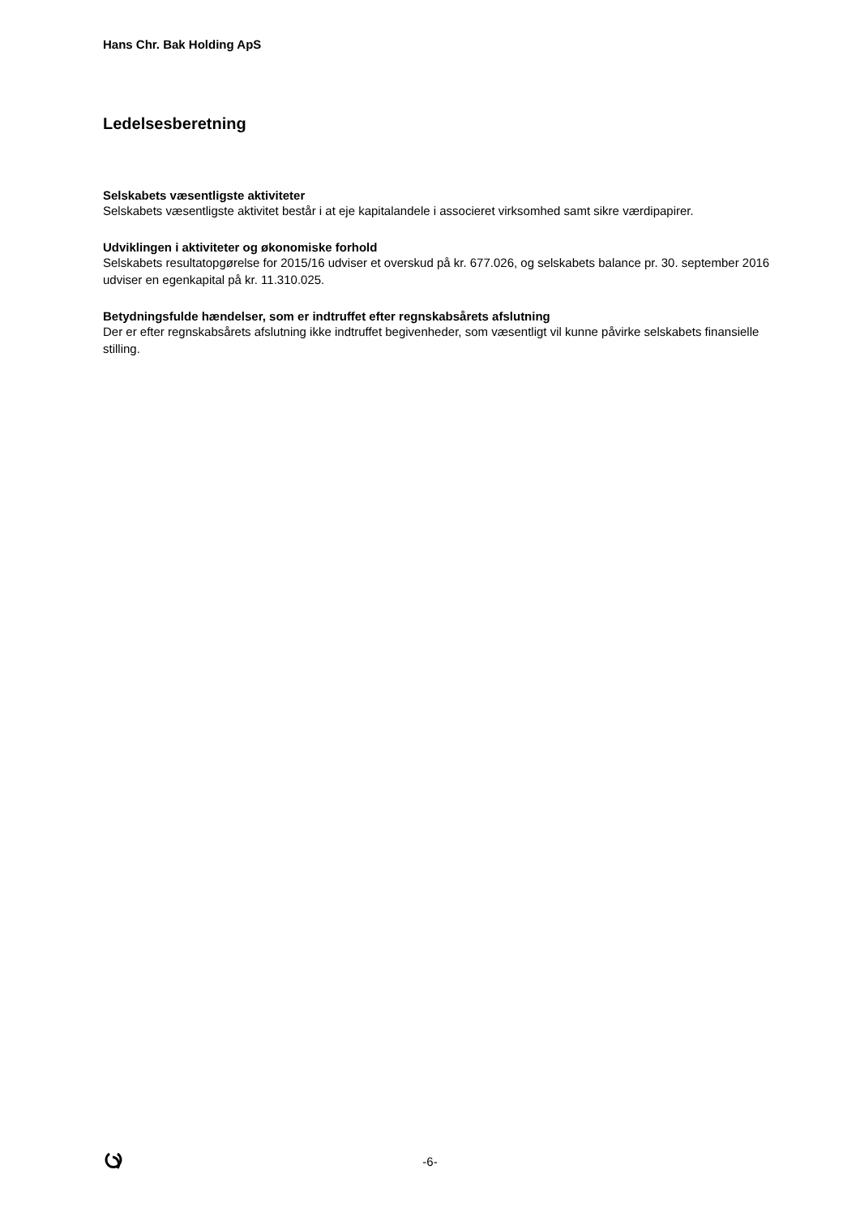Hans Chr. Bak Holding ApS
Ledelsesberetning
Selskabets væsentligste aktiviteter
Selskabets væsentligste aktivitet består i at eje kapitalandele i associeret virksomhed samt sikre værdipapirer.
Udviklingen i aktiviteter og økonomiske forhold
Selskabets resultatopgørelse for 2015/16 udviser et overskud på kr. 677.026, og selskabets balance pr. 30. september 2016 udviser en egenkapital på kr. 11.310.025.
Betydningsfulde hændelser, som er indtruffet efter regnskabsårets afslutning
Der er efter regnskabsårets afslutning ikke indtruffet begivenheder, som væsentligt vil kunne påvirke selskabets finansielle stilling.
-6-